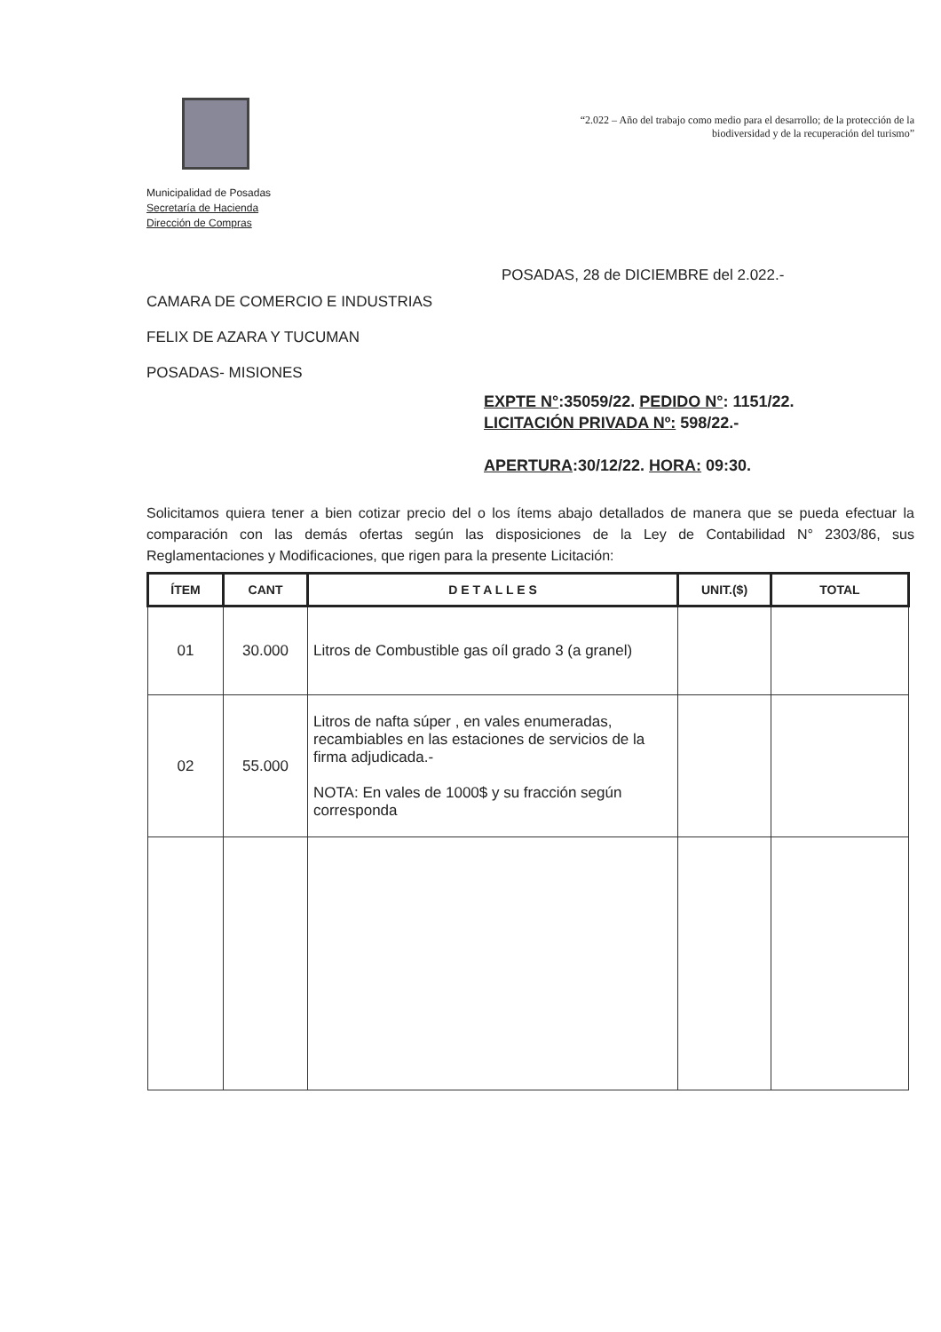Municipalidad de Posadas
Secretaría de Hacienda
Dirección de Compras
“2.022 – Año del trabajo como medio para el desarrollo; de la protección de la biodiversidad y de la recuperación del turismo”
POSADAS, 28 de DICIEMBRE del 2.022.-
CAMARA DE COMERCIO E INDUSTRIAS
FELIX DE AZARA Y TUCUMAN
POSADAS- MISIONES
EXPTE N°:35059/22. PEDIDO N°: 1151/22.
LICITACIÓN PRIVADA Nº: 598/22.-
APERTURA:30/12/22. HORA: 09:30.
Solicitamos quiera tener a bien cotizar precio del o los ítems abajo detallados de manera que se pueda efectuar la comparación con las demás ofertas según las disposiciones de la Ley de Contabilidad N° 2303/86, sus Reglamentaciones y Modificaciones, que rigen para la presente Licitación:
| ÍTEM | CANT | D E T A L L E S | UNIT.($) | TOTAL |
| --- | --- | --- | --- | --- |
| 01 | 30.000 | Litros de Combustible gas oíl grado 3 (a granel) | | |
| 02 | 55.000 | Litros de nafta súper , en vales enumeradas, recambiables en las estaciones de servicios de la firma adjudicada.- NOTA: En vales de 1000$ y su fracción según corresponda | | |